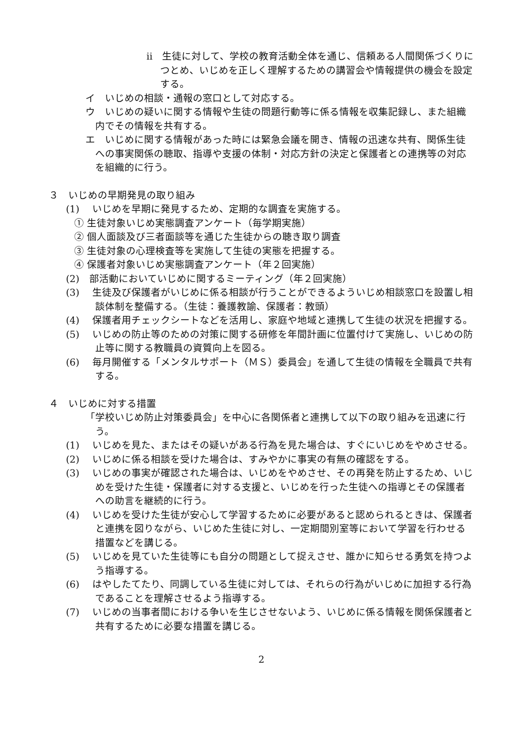ⅱ　生徒に対して、学校の教育活動全体を通じ、信頼ある人間関係づくりにつとめ、いじめを正しく理解するための講習会や情報提供の機会を設定する。
イ　いじめの相談・通報の窓口として対応する。
ウ　いじめの疑いに関する情報や生徒の問題行動等に係る情報を収集記録し、また組織内でその情報を共有する。
エ　いじめに関する情報があった時には緊急会議を開き、情報の迅速な共有、関係生徒への事実関係の聴取、指導や支援の体制・対応方針の決定と保護者との連携等の対応を組織的に行う。
３　いじめの早期発見の取り組み
(1)　 いじめを早期に発見するため、定期的な調査を実施する。
① 生徒対象いじめ実態調査アンケート（毎学期実施）
② 個人面談及び三者面談等を通じた生徒からの聴き取り調査
③ 生徒対象の心理検査等を実施して生徒の実態を把握する。
④ 保護者対象いじめ実態調査アンケート（年２回実施）
(2)　部活動においていじめに関するミーティング（年２回実施）
(3)　 生徒及び保護者がいじめに係る相談が行うことができるよういじめ相談窓口を設置し相談体制を整備する。（生徒：養護教諭、保護者：教頭）
(4)　 保護者用チェックシートなどを活用し、家庭や地域と連携して生徒の状況を把握する。
(5)　 いじめの防止等のための対策に関する研修を年間計画に位置付けて実施し、いじめの防止等に関する教職員の資質向上を図る。
(6)　 毎月開催する「メンタルサポート（ＭＳ）委員会」を通して生徒の情報を全職員で共有する。
４　いじめに対する措置
「学校いじめ防止対策委員会」を中心に各関係者と連携して以下の取り組みを迅速に行う。
(1)　 いじめを見た、またはその疑いがある行為を見た場合は、すぐにいじめをやめさせる。
(2)　 いじめに係る相談を受けた場合は、すみやかに事実の有無の確認をする。
(3)　 いじめの事実が確認された場合は、いじめをやめさせ、その再発を防止するため、いじめを受けた生徒・保護者に対する支援と、いじめを行った生徒への指導とその保護者への助言を継続的に行う。
(4)　 いじめを受けた生徒が安心して学習するために必要があると認められるときは、保護者と連携を図りながら、いじめた生徒に対し、一定期間別室等において学習を行わせる措置などを講じる。
(5)　 いじめを見ていた生徒等にも自分の問題として捉えさせ、誰かに知らせる勇気を持つよう指導する。
(6)　 はやしたてたり、同調している生徒に対しては、それらの行為がいじめに加担する行為であることを理解させるよう指導する。
(7)　 いじめの当事者間における争いを生じさせないよう、いじめに係る情報を関係保護者と共有するために必要な措置を講じる。
2